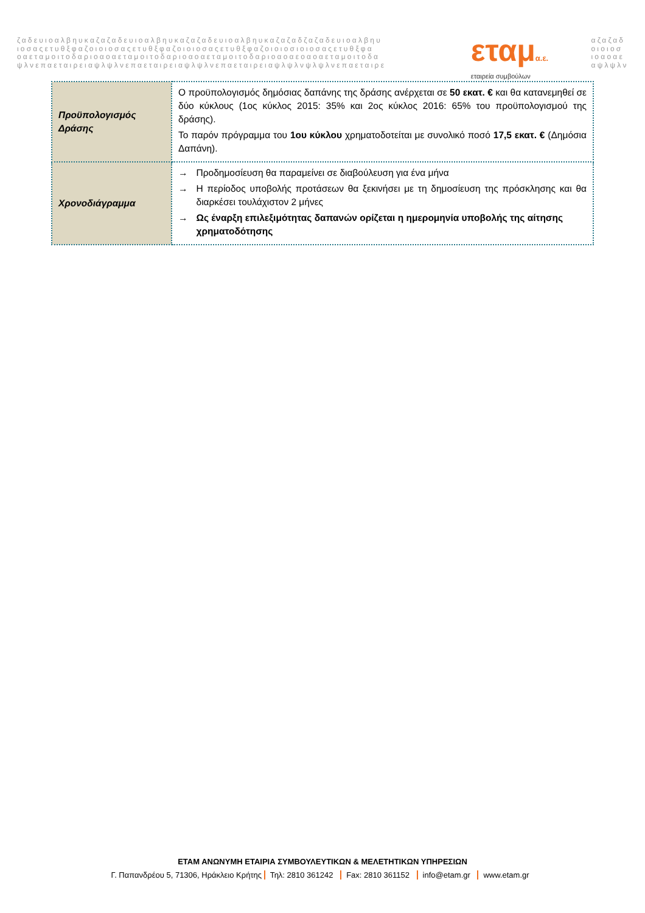ζαδευιοαλβηυκαζαζαδευιοαλβηυκαζαζαδευιοαλβηυκαζαζαδζαζαδευιοαλβηυ
ιοσαςετυθξφαζοιοιοσαςετυθξφαζοιοιοσαςετυθξφαζοιοιοσιοιοσαςετυθξφα
οαεταμοιτοδαριοαοαεταμοιτοδαριοαοαεταμοιτοδαριοαοαεοαοαεταμοιτοδα
ψλνεπαεταιρειαψλψλνεπαεταιρειαψλψλνεπαεταιρειαψλψλνψλψλνεπαεταιρε
εταμα.ε.
εταιρεία συμβούλων
αζαζαδ
οιοιοσ
ιοαοαε
αψλψλν
| Προϋπολογισμός Δράσης | Ο προϋπολογισμός δημόσιας δαπάνης της δράσης ανέρχεται σε 50 εκατ. € και θα κατανεμηθεί σε δύο κύκλους (1ος κύκλος 2015: 35% και 2ος κύκλος 2016: 65% του προϋπολογισμού της δράσης). Το παρόν πρόγραμμα του 1ου κύκλου χρηματοδοτείται με συνολικό ποσό 17,5 εκατ. € (Δημόσια Δαπάνη). |
| Χρονοδιάγραμμα | → Προδημοσίευση θα παραμείνει σε διαβούλευση για ένα μήνα → Η περίοδος υποβολής προτάσεων θα ξεκινήσει με τη δημοσίευση της πρόσκλησης και θα διαρκέσει τουλάχιστον 2 μήνες → Ως έναρξη επιλεξιμότητας δαπανών ορίζεται η ημερομηνία υποβολής της αίτησης χρηματοδότησης |
ΕΤΑΜ ΑΝΩΝΥΜΗ ΕΤΑΙΡΙΑ ΣΥΜΒΟΥΛΕΥΤΙΚΩΝ & ΜΕΛΕΤΗΤΙΚΩΝ ΥΠΗΡΕΣΙΩΝ
Γ. Παπανδρέου 5, 71306, Ηράκλειο Κρήτης Τηλ: 2810 361242 Fax: 2810 361152 info@etam.gr www.etam.gr